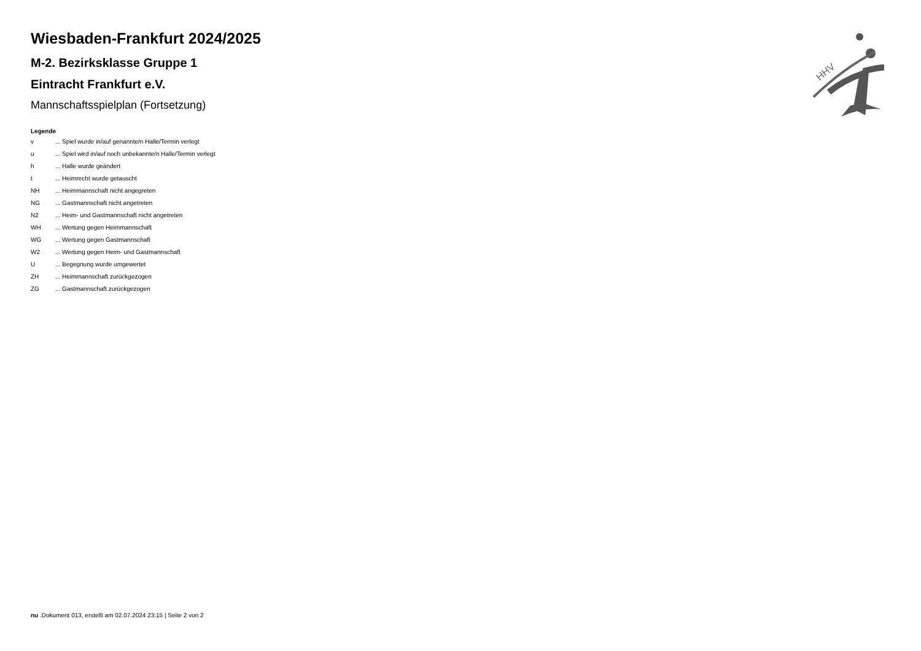Wiesbaden-Frankfurt 2024/2025
M-2. Bezirksklasse Gruppe 1
Eintracht Frankfurt e.V.
Mannschaftsspielplan (Fortsetzung)
Legende
| v | ... Spiel wurde in/auf genannte/n Halle/Termin verlegt |
| u | ... Spiel wird in/auf noch unbekannte/n Halle/Termin verlegt |
| h | ... Halle wurde geändert |
| t | ... Heimrecht wurde getauscht |
| NH | ... Heimmannschaft nicht angegreten |
| NG | ... Gastmannschaft nicht angetreten |
| N2 | ... Heim- und Gastmannschaft nicht angetreten |
| WH | ... Wertung gegen Heimmannschaft |
| WG | ... Wertung gegen Gastmannschaft |
| W2 | ... Wertung gegen Heim- und Gastmannschaft |
| U | ... Begegnung wurde umgewertet |
| ZH | ... Heimmannschaft zurückgezogen |
| ZG | ... Gastmannschaft zurückgezogen |
HHV
nu .Dokument 013, erstellt am 02.07.2024 23:15 | Seite 2 von 2